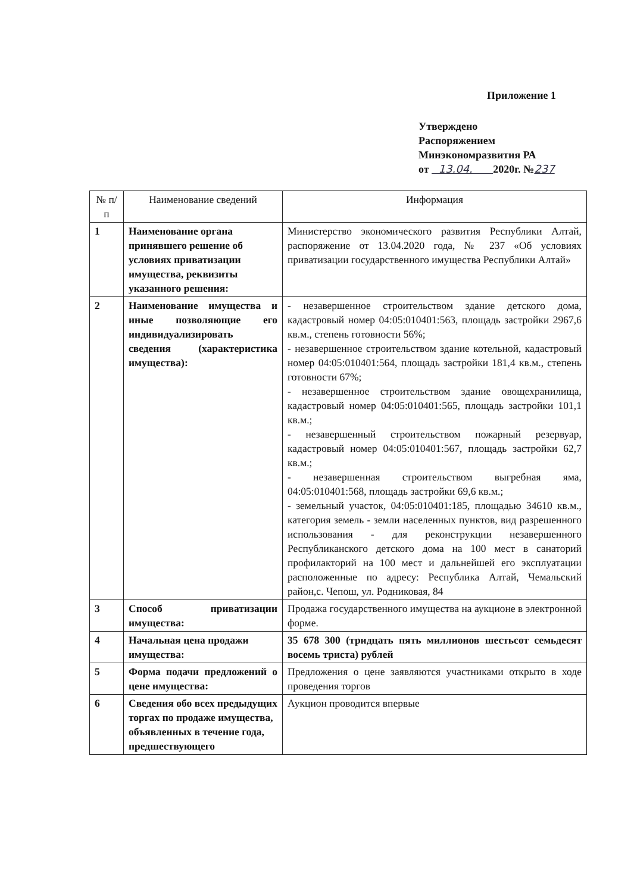Приложение 1
Утверждено
Распоряжением
Минэкономразвития РА
от 13.04. 2020г. №237
| № п/п | Наименование сведений | Информация |
| --- | --- | --- |
| 1 | Наименование органа принявшего решение об условиях приватизации имущества, реквизиты указанного решения: | Министерство экономического развития Республики Алтай, распоряжение от 13.04.2020 года, № 237 «Об условиях приватизации государственного имущества Республики Алтай» |
| 2 | Наименование имущества и иные позволяющие его индивидуализировать сведения (характеристика имущества): | - незавершенное строительством здание детского дома, кадастровый номер 04:05:010401:563, площадь застройки 2967,6 кв.м., степень готовности 56%; - незавершенное строительством здание котельной, кадастровый номер 04:05:010401:564, площадь застройки 181,4 кв.м., степень готовности 67%; - незавершенное строительством здание овощехранилища, кадастровый номер 04:05:010401:565, площадь застройки 101,1 кв.м.; - незавершенный строительством пожарный резервуар, кадастровый номер 04:05:010401:567, площадь застройки 62,7 кв.м.; - незавершенная строительством выгребная яма, 04:05:010401:568, площадь застройки 69,6 кв.м.; - земельный участок, 04:05:010401:185, площадью 34610 кв.м., категория земель - земли населенных пунктов, вид разрешенного использования - для реконструкции незавершенного Республиканского детского дома на 100 мест в санаторий профилакторий на 100 мест и дальнейшей его эксплуатации расположенные по адресу: Республика Алтай, Чемальский район,с. Чепош, ул. Родниковая, 84 |
| 3 | Способ приватизации имущества: | Продажа государственного имущества на аукционе в электронной форме. |
| 4 | Начальная цена продажи имущества: | 35 678 300 (тридцать пять миллионов шестьсот семьдесят восемь триста) рублей |
| 5 | Форма подачи предложений о цене имущества: | Предложения о цене заявляются участниками открыто в ходе проведения торгов |
| 6 | Сведения обо всех предыдущих торгах по продаже имущества, объявленных в течение года, предшествующего | Аукцион проводится впервые |